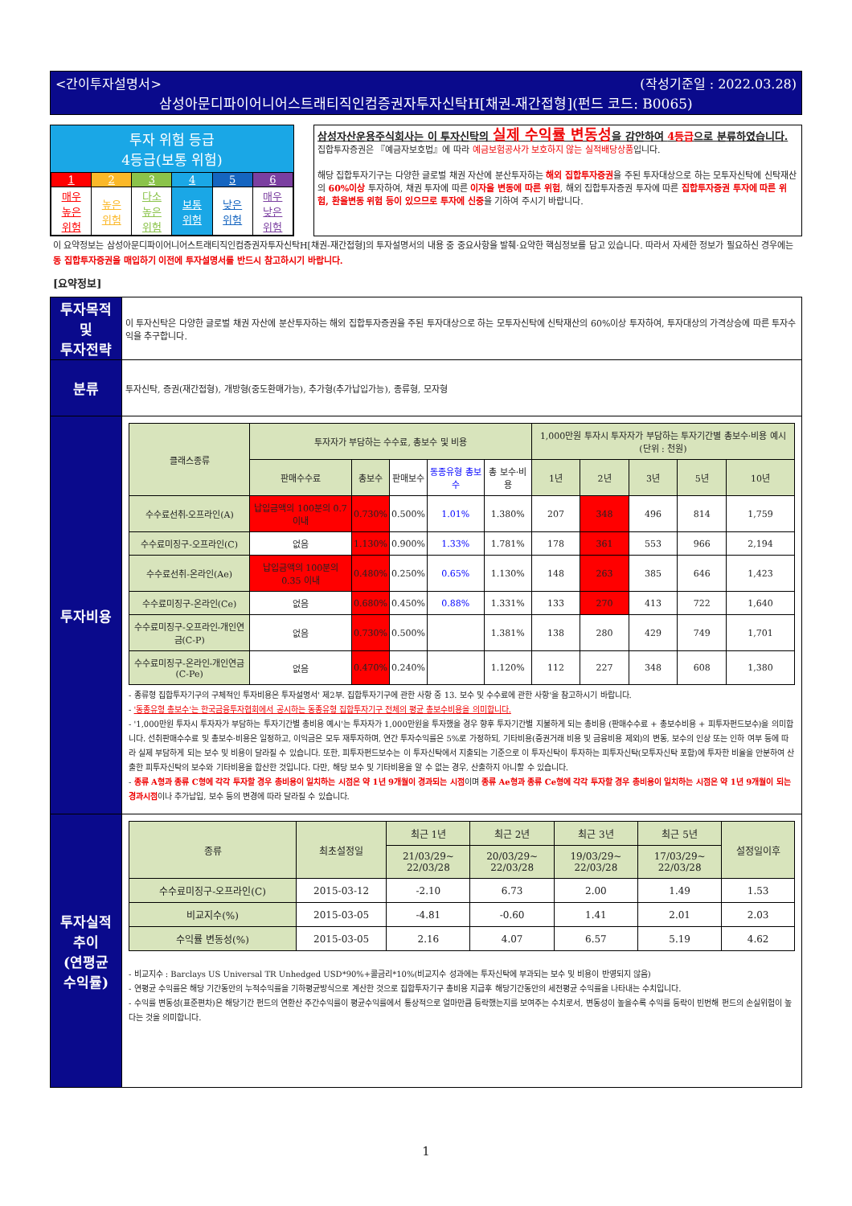<간이투자설명서> (작성기준일 : 2022.03.28)
삼성아문디파이어니어스트래티직인컴증권자투자신탁H[채권-재간접형](펀드 코드: B0065)
투자 위험 등급
4등급(보통 위험)
| 1 | 2 | 3 | 4 | 5 | 6 |
| 매우 높은 위험 | 높은 위험 | 다소 높은 위험 | 보통 위험 | 낮은 위험 | 매우 낮은 위험 |
삼성자산운용주식회사는 이 투자신탁의 실제 수익률 변동성을 감안하여 4등급으로 분류하였습니다.
집합투자증권은 『예금자보호법』에 따라 예금보험공사가 보호하지 않는 실적배당상품입니다.
해당 집합투자기구는 다양한 글로벌 채권 자산에 분산투자하는 해외 집합투자증권을 주된 투자대상으로 하는 모투자신탁에 신탁재산의 60%이상 투자하여, 채권 투자에 따른 이자율 변동에 따른 위험, 해외 집합투자증권 투자에 따른 집합투자증권 투자에 따른 위험, 환율변동 위험 등이 있으므로 투자에 신중을 기하여 주시기 바랍니다.
이 요약정보는 삼성아문디파이어니어스트래티직인컴증권자투자신탁H[채권-재간접형]의 투자설명서의 내용 중 중요사항을 발췌·요약한 핵심정보를 담고 있습니다. 따라서 자세한 정보가 필요하신 경우에는 동 집합투자증권을 매입하기 이전에 투자설명서를 반드시 참고하시기 바랍니다.
[요약정보]
| 투자목적 및 투자전략 | 이 투자신탁은 다양한 글로벌 채권 자산에 분산투자하는 해외 집합투자증권을 주된 투자대상으로 하는 모투자신탁에 신탁재산의 60%이상 투자하여, 투자대상의 가격상승에 따른 투자수익을 추구합니다. |
| 분류 | 투자신탁, 증권(재간접형), 개방형(중도환매가능), 추가형(추가납입가능), 종류형, 모자형 |
| 투자비용 | / 클래스종류 / 투자자가 부담하는 수수료, 총보수 및 비용 / / / / / 1,000만원 투자시 투자자가 부담하는 투자기간별 총보수·비용 예시 (단위 : 천원) / / / / / / --- / --- / --- / --- / --- / --- / --- / --- / --- / --- / --- / / / 판매수수료 / 총보수 / 판매보수 / 동종유형 총보수 / 총 보수·비용 / 1년 / 2년 / 3년 / 5년 / 10년 / / 수수료선취-오프라인(A) / 납입금액의 100분의 0.7 이내 / 0.730% / 0.500% / 1.01% / 1.380% / 207 / 348 / 496 / 814 / 1,759 / / 수수료미징구-오프라인(C) / 없음 / 1.130% / 0.900% / 1.33% / 1.781% / 178 / 361 / 553 / 966 / 2,194 / / 수수료선취-온라인(Ae) / 납입금액의 100분의 0.35 이내 / 0.480% / 0.250% / 0.65% / 1.130% / 148 / 263 / 385 / 646 / 1,423 / / 수수료미징구-온라인(Ce) / 없음 / 0.680% / 0.450% / 0.88% / 1.331% / 133 / 270 / 413 / 722 / 1,640 / / 수수료미징구-오프라인-개인연금(C-P) / 없음 / 0.730% / 0.500% / / 1.381% / 138 / 280 / 429 / 749 / 1,701 / / 수수료미징구-온라인-개인연금(C-Pe) / 없음 / 0.470% / 0.240% / / 1.120% / 112 / 227 / 348 / 608 / 1,380 / - 종류형 집합투자기구의 구체적인 투자비용은 투자설명서' 제2부. 집합투자기구에 관한 사항 중 13. 보수 및 수수료에 관한 사항'을 참고하시기 바랍니다. - '동종유형 총보수'는 한국금융투자협회에서 공시하는 동종유형 집합투자기구 전체의 평균 총보수비용을 의미합니다. - '1,000만원 투자시 투자자가 부담하는 투자기간별 총비용 예시'는 투자자가 1,000만원을 투자했을 경우 향후 투자기간별 지불하게 되는 총비용 (판매수수료 + 총보수비용 + 피투자펀드보수)을 의미합니다. 선취판매수수료 및 총보수·비용은 일정하고, 이익금은 모두 재투자하며, 연간 투자수익률은 5%로 가정하되, 기타비용(증권거래 비용 및 금융비용 제외)의 변동, 보수의 인상 또는 인하 여부 등에 따라 실제 부담하게 되는 보수 및 비용이 달라질 수 있습니다. 또한, 피투자펀드보수는 이 투자신탁에서 지출되는 기준으로 이 투자신탁이 투자하는 피투자신탁(모투자신탁 포함)에 투자한 비율을 안분하여 산출한 피투자신탁의 보수와 기타비용을 합산한 것입니다. 다만, 해당 보수 및 기타비용을 알 수 없는 경우, 산출하지 아니할 수 있습니다. - 종류 A형과 종류 C형에 각각 투자할 경우 총비용이 일치하는 시점은 약 1년 9개월이 경과되는 시점 이며 종류 Ae형과 종류 Ce형에 각각 투자할 경우 총비용이 일치하는 시점은 약 1년 9개월이 되는 경과시점 이나 추가납입, 보수 등의 변경에 따라 달라질 수 있습니다. |
| 투자실적 추이 (연평균 수익률) | / 종류 / 최초설정일 / 최근 1년 / 최근 2년 / 최근 3년 / 최근 5년 / 설정일이후 / / --- / --- / --- / --- / --- / --- / --- / / / / 21/03/29~ 22/03/28 / 20/03/29~ 22/03/28 / 19/03/29~ 22/03/28 / 17/03/29~ 22/03/28 / / / 수수료미징구-오프라인(C) / 2015-03-12 / -2.10 / 6.73 / 2.00 / 1.49 / 1.53 / / 비교지수(%) / 2015-03-05 / -4.81 / -0.60 / 1.41 / 2.01 / 2.03 / / 수익률 변동성(%) / 2015-03-05 / 2.16 / 4.07 / 6.57 / 5.19 / 4.62 / - 비교지수 : Barclays US Universal TR Unhedged USD*90%+콜금리*10%(비교지수 성과에는 투자신탁에 부과되는 보수 및 비용이 반영되지 않음) - 연평균 수익률은 해당 기간동안의 누적수익률을 기하평균방식으로 계산한 것으로 집합투자기구 총비용 지급후 해당기간동안의 세전평균 수익률을 나타내는 수치입니다. - 수익률 변동성(표준편차)은 해당기간 펀드의 연환산 주간수익률이 평균수익률에서 통상적으로 얼마만큼 등락했는지를 보여주는 수치로서, 변동성이 높을수록 수익률 등락이 빈번해 펀드의 손실위험이 높다는 것을 의미합니다. |
1